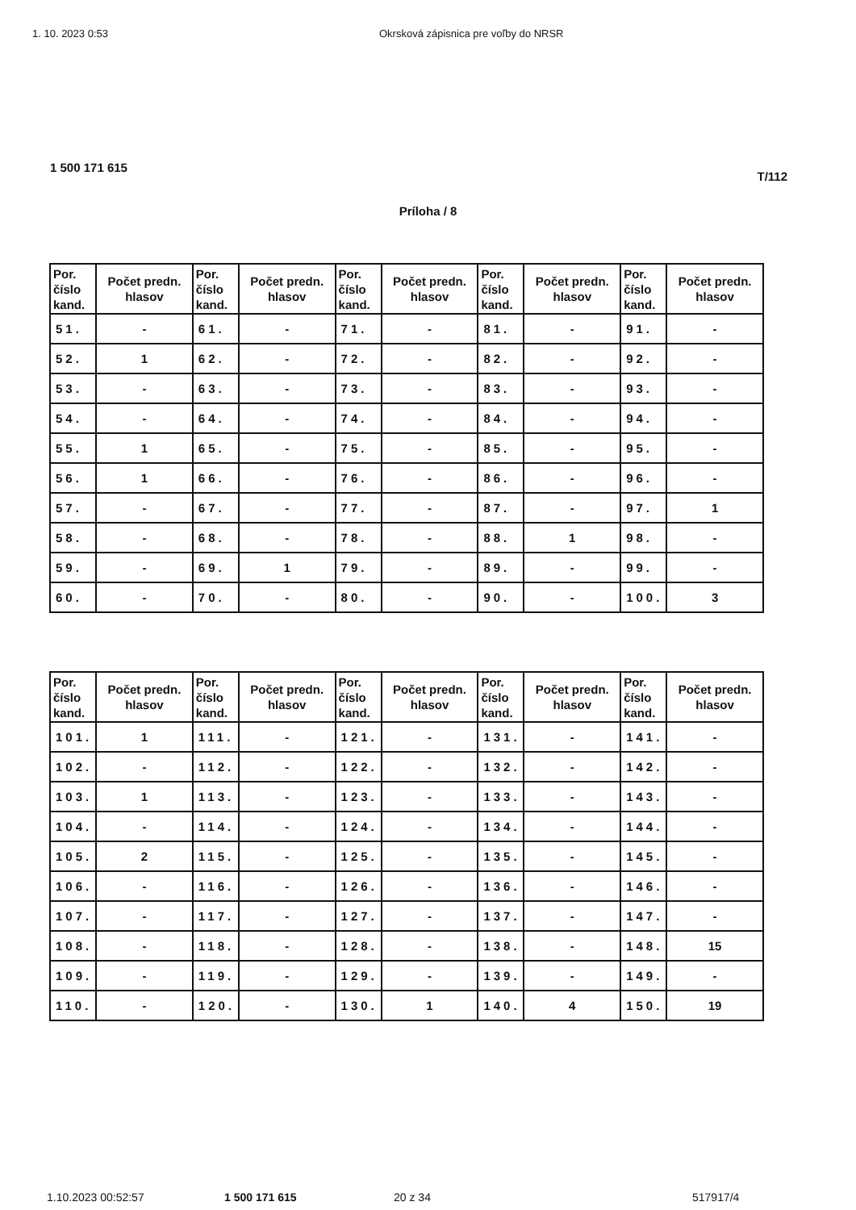1. 10. 2023 0:53 Okrsková zápisnica pre voľby do NRSR
1 500 171 615
T/112
Príloha / 8
| Por. číslo kand. | Počet predn. hlasov | Por. číslo kand. | Počet predn. hlasov | Por. číslo kand. | Počet predn. hlasov | Por. číslo kand. | Počet predn. hlasov | Por. číslo kand. | Počet predn. hlasov |
| --- | --- | --- | --- | --- | --- | --- | --- | --- | --- |
| 51. | - | 61. | - | 71. | - | 81. | - | 91. | - |
| 52. | 1 | 62. | - | 72. | - | 82. | - | 92. | - |
| 53. | - | 63. | - | 73. | - | 83. | - | 93. | - |
| 54. | - | 64. | - | 74. | - | 84. | - | 94. | - |
| 55. | 1 | 65. | - | 75. | - | 85. | - | 95. | - |
| 56. | 1 | 66. | - | 76. | - | 86. | - | 96. | - |
| 57. | - | 67. | - | 77. | - | 87. | - | 97. | 1 |
| 58. | - | 68. | - | 78. | - | 88. | 1 | 98. | - |
| 59. | - | 69. | 1 | 79. | - | 89. | - | 99. | - |
| 60. | - | 70. | - | 80. | - | 90. | - | 100. | 3 |
| Por. číslo kand. | Počet predn. hlasov | Por. číslo kand. | Počet predn. hlasov | Por. číslo kand. | Počet predn. hlasov | Por. číslo kand. | Počet predn. hlasov | Por. číslo kand. | Počet predn. hlasov |
| --- | --- | --- | --- | --- | --- | --- | --- | --- | --- |
| 101. | 1 | 111. | - | 121. | - | 131. | - | 141. | - |
| 102. | - | 112. | - | 122. | - | 132. | - | 142. | - |
| 103. | 1 | 113. | - | 123. | - | 133. | - | 143. | - |
| 104. | - | 114. | - | 124. | - | 134. | - | 144. | - |
| 105. | 2 | 115. | - | 125. | - | 135. | - | 145. | - |
| 106. | - | 116. | - | 126. | - | 136. | - | 146. | - |
| 107. | - | 117. | - | 127. | - | 137. | - | 147. | - |
| 108. | - | 118. | - | 128. | - | 138. | - | 148. | 15 |
| 109. | - | 119. | - | 129. | - | 139. | - | 149. | - |
| 110. | - | 120. | - | 130. | 1 | 140. | 4 | 150. | 19 |
1.10.2023 00:52:57 1 500 171 615 20 z 34 517917/4